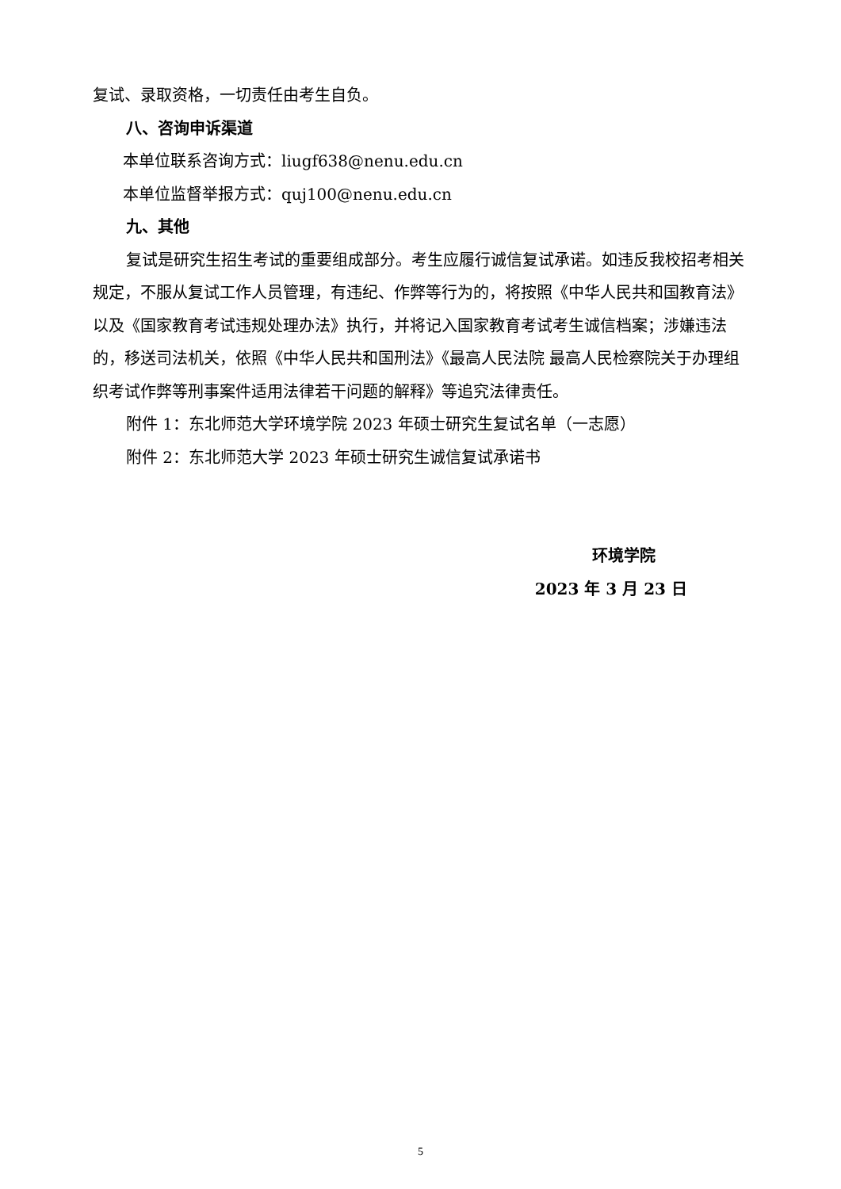复试、录取资格，一切责任由考生自负。
八、咨询申诉渠道
本单位联系咨询方式：liugf638@nenu.edu.cn
本单位监督举报方式：quj100@nenu.edu.cn
九、其他
复试是研究生招生考试的重要组成部分。考生应履行诚信复试承诺。如违反我校招考相关规定，不服从复试工作人员管理，有违纪、作弊等行为的，将按照《中华人民共和国教育法》以及《国家教育考试违规处理办法》执行，并将记入国家教育考试考生诚信档案；涉嫌违法的，移送司法机关，依照《中华人民共和国刑法》《最高人民法院 最高人民检察院关于办理组织考试作弊等刑事案件适用法律若干问题的解释》等追究法律责任。
附件 1：东北师范大学环境学院 2023 年硕士研究生复试名单（一志愿）
附件 2：东北师范大学 2023 年硕士研究生诚信复试承诺书
环境学院
2023 年 3 月 23 日
5